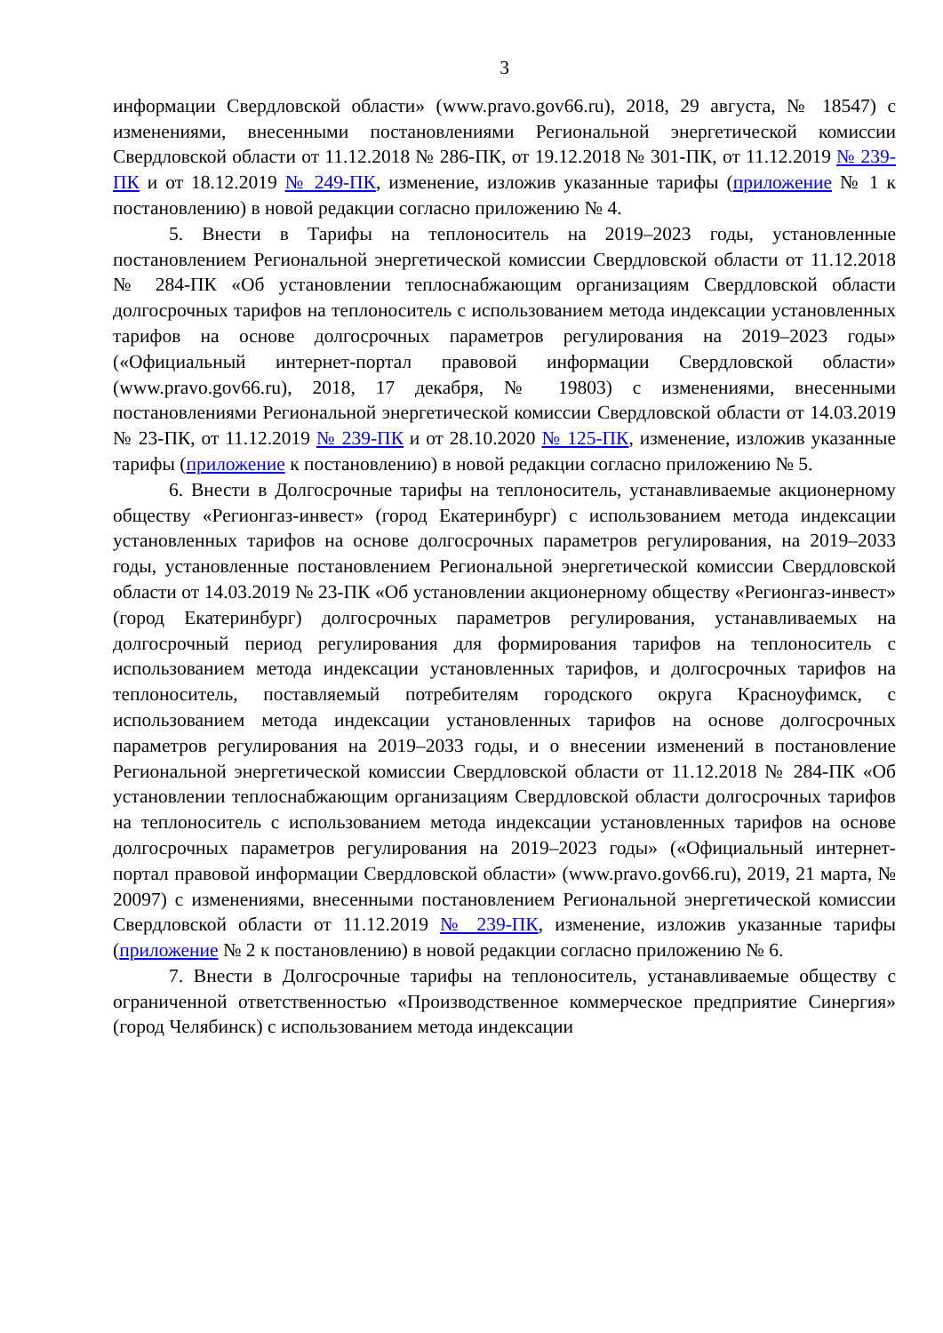3
информации Свердловской области» (www.pravo.gov66.ru), 2018, 29 августа, № 18547) с изменениями, внесенными постановлениями Региональной энергетической комиссии Свердловской области от 11.12.2018 № 286-ПК, от 19.12.2018 № 301-ПК, от 11.12.2019 № 239-ПК и от 18.12.2019 № 249-ПК, изменение, изложив указанные тарифы (приложение № 1 к постановлению) в новой редакции согласно приложению № 4.
5. Внести в Тарифы на теплоноситель на 2019–2023 годы, установленные постановлением Региональной энергетической комиссии Свердловской области от 11.12.2018 № 284-ПК «Об установлении теплоснабжающим организациям Свердловской области долгосрочных тарифов на теплоноситель с использованием метода индексации установленных тарифов на основе долгосрочных параметров регулирования на 2019–2023 годы» («Официальный интернет-портал правовой информации Свердловской области» (www.pravo.gov66.ru), 2018, 17 декабря, № 19803) с изменениями, внесенными постановлениями Региональной энергетической комиссии Свердловской области от 14.03.2019 № 23-ПК, от 11.12.2019 № 239-ПК и от 28.10.2020 № 125-ПК, изменение, изложив указанные тарифы (приложение к постановлению) в новой редакции согласно приложению № 5.
6. Внести в Долгосрочные тарифы на теплоноситель, устанавливаемые акционерному обществу «Регионгаз-инвест» (город Екатеринбург) с использованием метода индексации установленных тарифов на основе долгосрочных параметров регулирования, на 2019–2033 годы, установленные постановлением Региональной энергетической комиссии Свердловской области от 14.03.2019 № 23-ПК «Об установлении акционерному обществу «Регионгаз-инвест» (город Екатеринбург) долгосрочных параметров регулирования, устанавливаемых на долгосрочный период регулирования для формирования тарифов на теплоноситель с использованием метода индексации установленных тарифов, и долгосрочных тарифов на теплоноситель, поставляемый потребителям городского округа Красноуфимск, с использованием метода индексации установленных тарифов на основе долгосрочных параметров регулирования на 2019–2033 годы, и о внесении изменений в постановление Региональной энергетической комиссии Свердловской области от 11.12.2018 № 284-ПК «Об установлении теплоснабжающим организациям Свердловской области долгосрочных тарифов на теплоноситель с использованием метода индексации установленных тарифов на основе долгосрочных параметров регулирования на 2019–2023 годы» («Официальный интернет-портал правовой информации Свердловской области» (www.pravo.gov66.ru), 2019, 21 марта, № 20097) с изменениями, внесенными постановлением Региональной энергетической комиссии Свердловской области от 11.12.2019 № 239-ПК, изменение, изложив указанные тарифы (приложение № 2 к постановлению) в новой редакции согласно приложению № 6.
7. Внести в Долгосрочные тарифы на теплоноситель, устанавливаемые обществу с ограниченной ответственностью «Производственное коммерческое предприятие Синергия» (город Челябинск) с использованием метода индексации